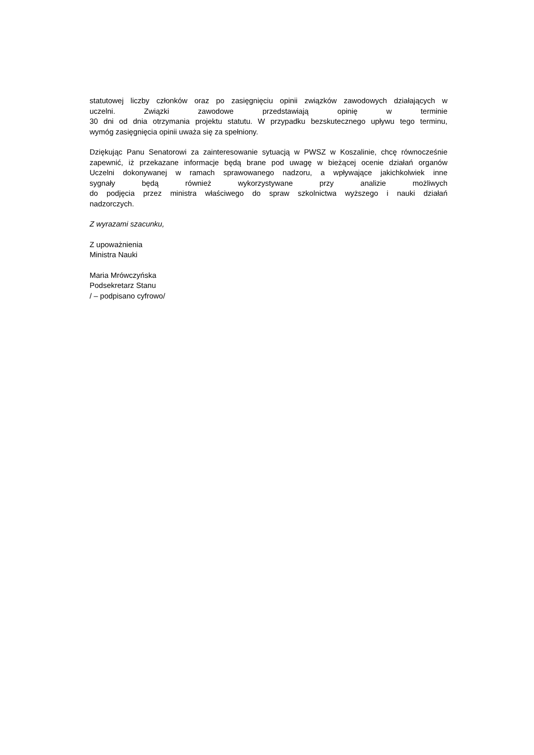statutowej liczby członków oraz po zasięgnięciu opinii związków zawodowych działających w
uczelni. Związki zawodowe przedstawiają opinię w terminie
30 dni od dnia otrzymania projektu statutu. W przypadku bezskutecznego upływu tego terminu,
wymóg zasięgnięcia opinii uważa się za spełniony.
Dziękując Panu Senatorowi za zainteresowanie sytuacją w PWSZ w Koszalinie, chcę równocześnie
zapewnić, iż przekazane informacje będą brane pod uwagę w bieżącej ocenie działań organów
Uczelni dokonywanej w ramach sprawowanego nadzoru, a wpływające jakichkolwiek inne
sygnały będą również wykorzystywane przy analizie możliwych
do podjęcia przez ministra właściwego do spraw szkolnictwa wyższego i nauki działań
nadzorczych.
Z wyrazami szacunku,
Z upoważnienia
Ministra Nauki
Maria Mrówczyńska
Podsekretarz Stanu
/ – podpisano cyfrowo/